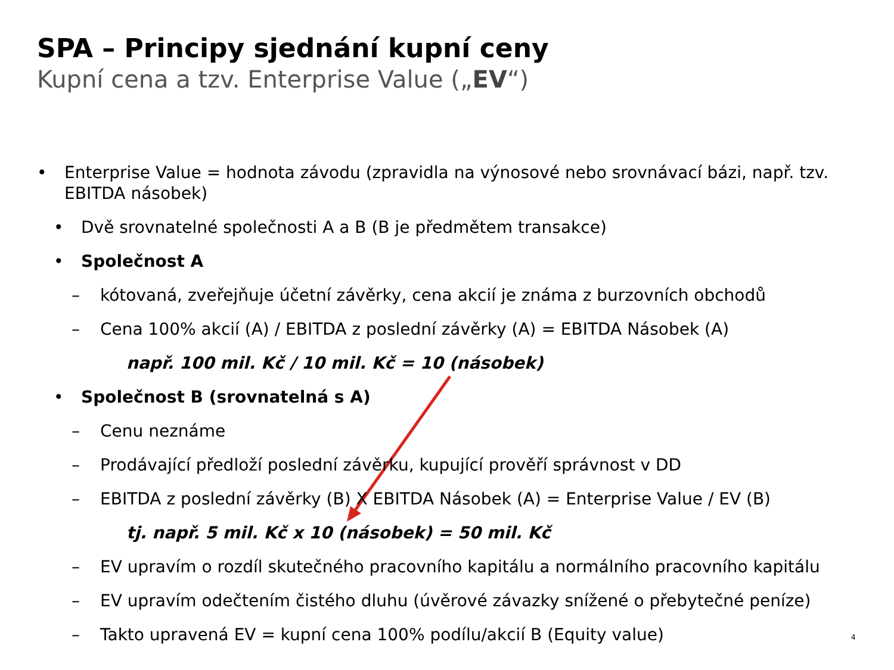SPA – Principy sjednání kupní ceny
Kupní cena a tzv. Enterprise Value („EV“)
• Enterprise Value = hodnota závodu (zpravidla na výnosové nebo srovnávací bázi, např. tzv. EBITDA násobek)
• Dvě srovnatelné společnosti A a B (B je předmětem transakce)
• Společnost A
– kótovaná, zveřejňuje účetní závěrky, cena akcií je známa z burzovních obchodů
– Cena 100% akcií (A) / EBITDA z poslední závěrky (A) = EBITDA Násobek (A)
např. 100 mil. Kč / 10 mil. Kč = 10 (násobek)
• Společnost B (srovnatelná s A)
– Cenu neznáme
– Prodávající předloží poslední závěrku, kupující prověří správnost v DD
– EBITDA z poslední závěrky (B) X EBITDA Násobek (A) = Enterprise Value / EV (B)
tj. např. 5 mil. Kč x 10 (násobek) = 50 mil. Kč
– EV upravím o rozdíl skutečného pracovního kapitálu a normálního pracovního kapitálu
– EV upravím odečtením čistého dluhu (úvěrové závazky snížené o přebytečné peníze)
– Takto upravená EV = kupní cena 100% podílu/akcií B (Equity value)
4